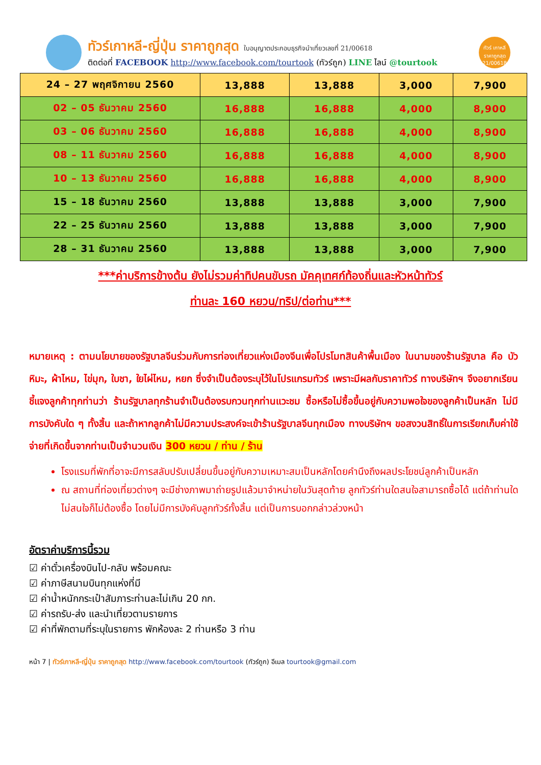ทัวร์เกาหลี-ญี่ปุ่น ราคาถูกสุด ใบอนุญาตประกอบธุรกิจนำเที่ยวเลขที่ 21/00618
ติดต่อที่ FACEBOOK http://www.facebook.com/tourtook (ทัวร์ถูก) LINE ไลน์ @tourtook
ทัวร์ เกาหลี ราคาถูกสุด 21/00618
| 24 – 27 พฤศจิกายน 2560 | 13,888 | 13,888 | 3,000 | 7,900 |
| 02 – 05 ธันวาคม 2560 | 16,888 | 16,888 | 4,000 | 8,900 |
| 03 – 06 ธันวาคม 2560 | 16,888 | 16,888 | 4,000 | 8,900 |
| 08 – 11 ธันวาคม 2560 | 16,888 | 16,888 | 4,000 | 8,900 |
| 10 – 13 ธันวาคม 2560 | 16,888 | 16,888 | 4,000 | 8,900 |
| 15 – 18 ธันวาคม 2560 | 13,888 | 13,888 | 3,000 | 7,900 |
| 22 – 25 ธันวาคม 2560 | 13,888 | 13,888 | 3,000 | 7,900 |
| 28 – 31 ธันวาคม 2560 | 13,888 | 13,888 | 3,000 | 7,900 |
***ค่าบริการข้างต้น ยังไม่รวมค่าทิปคนขับรถ มัคคุเทศก์ท้องถิ่นและหัวหน้าทัวร์
ท่านละ 160 หยวน/ทริป/ต่อท่าน***
หมายเหตุ : ตามนโยบายของรัฐบาลจีนร่วมกับการท่องเที่ยวแห่งเมืองจีนเพื่อโปรโมทสินค้าพื้นเมือง ในนามของร้านรัฐบาล คือ บัวหิมะ, ผ้าไหม, ไข่มุก, ใบชา, ใยไผ่ไหม, หยก ซึ่งจำเป็นต้องระบุไว้ในโปรแกรมทัวร์ เพราะมีผลกับราคาทัวร์ ทางบริษัทฯ จึงอยากเรียนชี้แจงลูกค้าทุกท่านว่า ร้านรัฐบาลทุกร้านจำเป็นต้องรบกวนทุกท่านแวะชม ซื้อหรือไม่ซื้อขึ้นอยู่กับความพอใจของลูกค้าเป็นหลัก ไม่มีการบังคับใด ๆ ทั้งสิ้น และถ้าหากลูกค้าไม่มีความประสงค์จะเข้าร้านรัฐบาลจีนทุกเมือง ทางบริษัทฯ ขอสงวนสิทธิ์ในการเรียกเก็บค่าใช้จ่ายที่เกิดขึ้นจากท่านเป็นจำนวนเงิน 300 หยวน / ท่าน / ร้าน
โรงแรมที่พักที่อาจะมีการสลับปรับเปลี่ยนขึ้นอยู่กับความเหมาะสมเป็นหลักโดยคำนึงถึงผลประโยชน์ลูกค้าเป็นหลัก
ณ สถานที่ท่องเที่ยวต่างๆ จะมีช่างภาพมาถ่ายรูปแล้วมาจำหน่ายในวันสุดท้าย ลูกทัวร์ท่านใดสนใจสามารถซื้อได้ แต่ถ้าท่านใดไม่สนใจก็ไม่ต้องซื้อ โดยไม่มีการบังคับลูกทัวร์ทั้งสิ้น แต่เป็นการบอกกล่าวล่วงหน้า
อัตราค่าบริการนี้รวม
☑ ค่าตั๋วเครื่องบินไป-กลับ พร้อมคณะ
☑ ค่าภาษีสนามบินทุกแห่งที่มี
☑ ค่าน้ำหนักกระเป๋าสัมภาระท่านละไม่เกิน 20 กก.
☑ ค่ารถรับ-ส่ง และนำเที่ยวตามรายการ
☑ ค่าที่พักตามที่ระบุในรายการ พักห้องละ 2 ท่านหรือ 3 ท่าน
หน้า 7 | ทัวร์เกาหลี-ญี่ปุ่น ราคาถูกสุด http://www.facebook.com/tourtook (ทัวร์ถูก) อีเมล tourtook@gmail.com